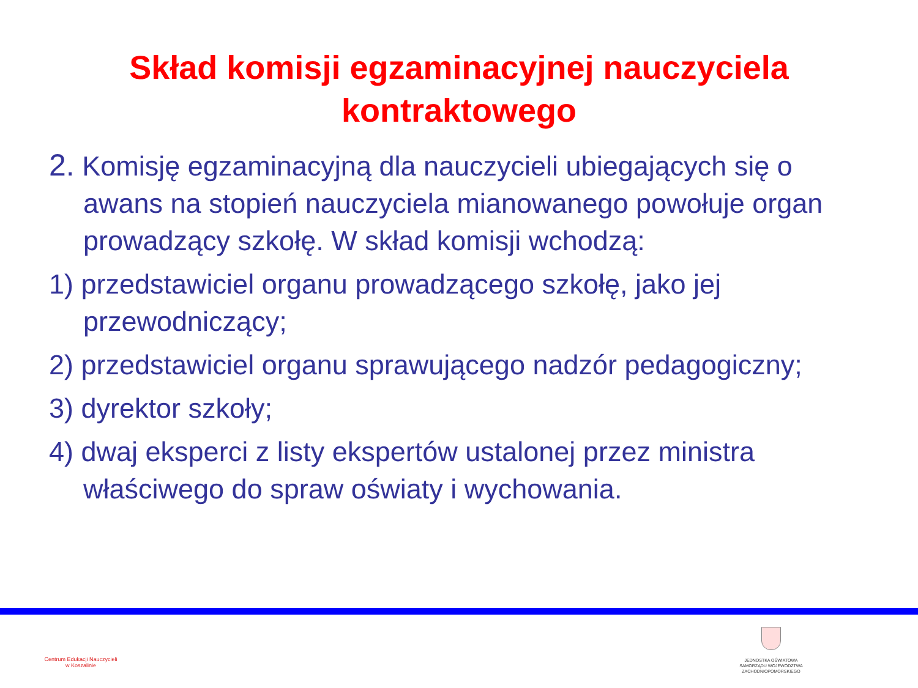Skład komisji egzaminacyjnej nauczyciela
kontraktowego
2. Komisję egzaminacyjną dla nauczycieli ubiegających się o awans na stopień nauczyciela mianowanego powołuje organ prowadzący szkołę. W skład komisji wchodzą:
1) przedstawiciel organu prowadzącego szkołę, jako jej przewodniczący;
2) przedstawiciel organu sprawującego nadzór pedagogiczny;
3) dyrektor szkoły;
4) dwaj eksperci z listy ekspertów ustalonej przez ministra właściwego do spraw oświaty i wychowania.
Centrum Edukacji Nauczycieli
w Koszalinie
JEDNOSTKA OŚWIATOWA
SAMORZĄDU WOJEWÓDZTWA
ZACHODNIOPOMORSKIEGO